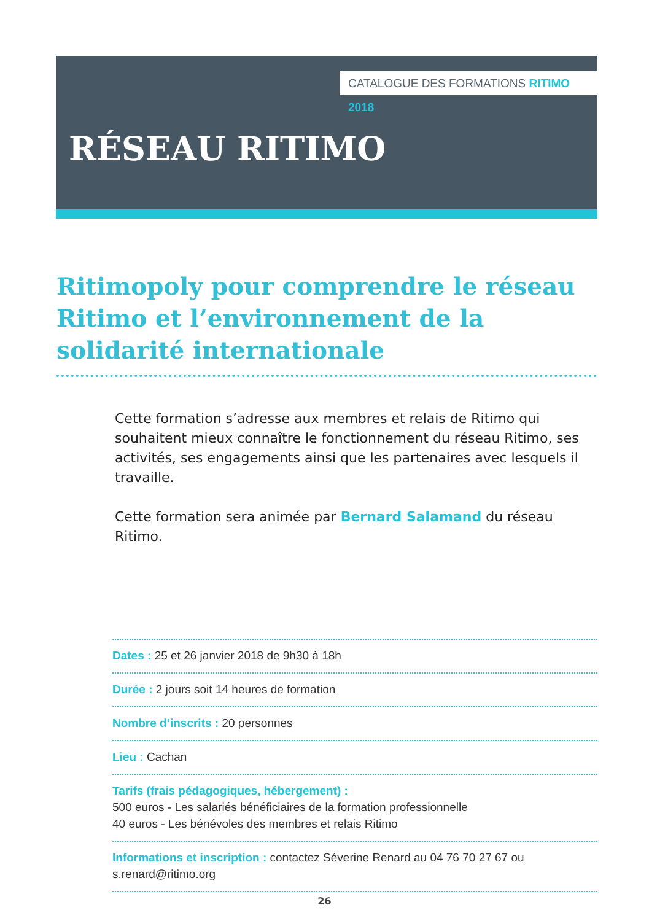CATALOGUE DES FORMATIONS RITIMO 2018
RÉSEAU RITIMO
Ritimopoly pour comprendre le réseau Ritimo et l’environnement de la solidarité internationale
Cette formation s’adresse aux membres et relais de Ritimo qui souhaitent mieux connaître le fonctionnement du réseau Ritimo, ses activités, ses engagements ainsi que les partenaires avec lesquels il travaille.
Cette formation sera animée par Bernard Salamand du réseau Ritimo.
Dates : 25 et 26 janvier 2018 de 9h30 à 18h
Durée : 2 jours soit 14 heures de formation
Nombre d’inscrits : 20 personnes
Lieu : Cachan
Tarifs (frais pédagogiques, hébergement) :
500 euros - Les salariés bénéficiaires de la formation professionnelle
40 euros - Les bénévoles des membres et relais Ritimo
Informations et inscription : contactez Séverine Renard au 04 76 70 27 67 ou s.renard@ritimo.org
26